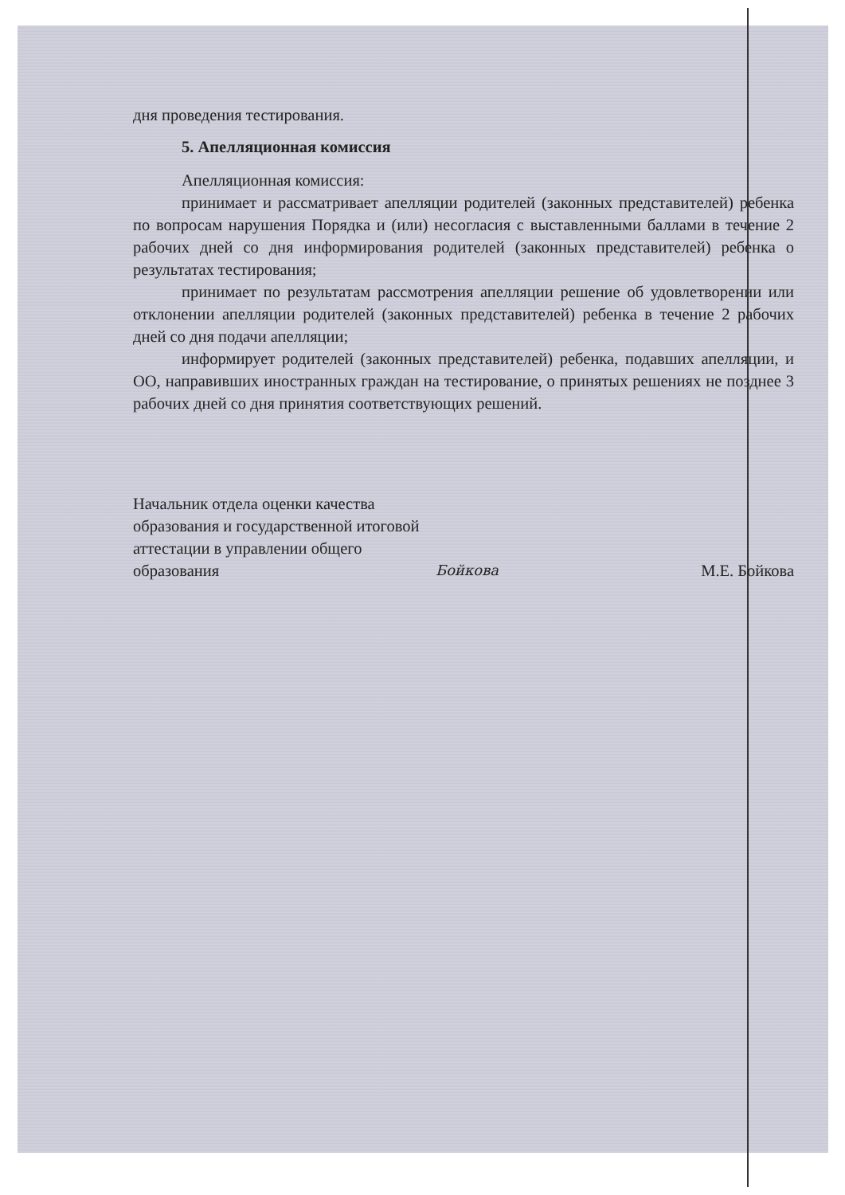дня проведения тестирования.
5. Апелляционная комиссия
Апелляционная комиссия:
принимает и рассматривает апелляции родителей (законных представителей) ребенка по вопросам нарушения Порядка и (или) несогласия с выставленными баллами в течение 2 рабочих дней со дня информирования родителей (законных представителей) ребенка о результатах тестирования;
принимает по результатам рассмотрения апелляции решение об удовлетворении или отклонении апелляции родителей (законных представителей) ребенка в течение 2 рабочих дней со дня подачи апелляции;
информирует родителей (законных представителей) ребенка, подавших апелляции, и ОО, направивших иностранных граждан на тестирование, о принятых решениях не позднее 3 рабочих дней со дня принятия соответствующих решений.
Начальник отдела оценки качества образования и государственной итоговой аттестации в управлении общего образования
Бойкова
М.Е. Бойкова